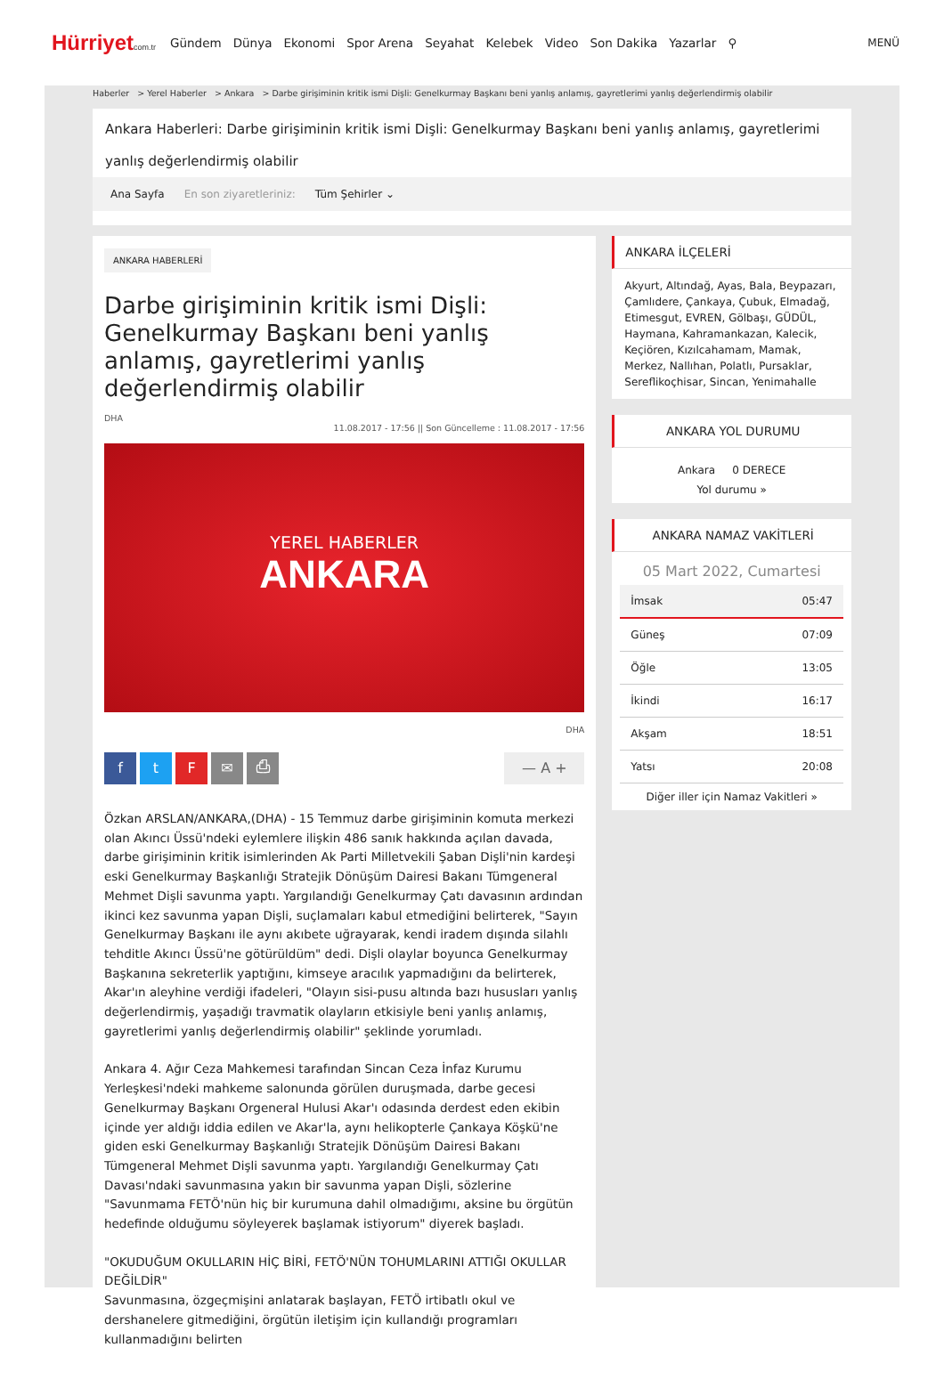Hürriyetcom.tr Gündem Dünya Ekonomi Spor Arena Seyahat Kelebek Video Son Dakika Yazarlar ⚲ MENÜ
Haberler > Yerel Haberler > Ankara > Darbe girişiminin kritik ismi Dişli: Genelkurmay Başkanı beni yanlış anlamış, gayretlerimi yanlış değerlendirmiş olabilir
Ankara Haberleri: Darbe girişiminin kritik ismi Dişli: Genelkurmay Başkanı beni yanlış anlamış, gayretlerimi yanlış değerlendirmiş olabilir
Ana Sayfa En son ziyaretleriniz: Tüm Şehirler ⌄
ANKARA HABERLERİ
Darbe girişiminin kritik ismi Dişli: Genelkurmay Başkanı beni yanlış anlamış, gayretlerimi yanlış değerlendirmiş olabilir
DHA
11.08.2017 - 17:56 || Son Güncelleme : 11.08.2017 - 17:56
YEREL HABERLER
ANKARA
DHA
ftF ✉ ⎙ — A +
Özkan ARSLAN/ANKARA,(DHA) - 15 Temmuz darbe girişiminin komuta merkezi olan Akıncı Üssü'ndeki eylemlere ilişkin 486 sanık hakkında açılan davada, darbe girişiminin kritik isimlerinden Ak Parti Milletvekili Şaban Dişli'nin kardeşi eski Genelkurmay Başkanlığı Stratejik Dönüşüm Dairesi Bakanı Tümgeneral Mehmet Dişli savunma yaptı. Yargılandığı Genelkurmay Çatı davasının ardından ikinci kez savunma yapan Dişli, suçlamaları kabul etmediğini belirterek, "Sayın Genelkurmay Başkanı ile aynı akıbete uğrayarak, kendi iradem dışında silahlı tehditle Akıncı Üssü'ne götürüldüm" dedi. Dişli olaylar boyunca Genelkurmay Başkanına sekreterlik yaptığını, kimseye aracılık yapmadığını da belirterek, Akar'ın aleyhine verdiği ifadeleri, "Olayın sisi-pusu altında bazı hususları yanlış değerlendirmiş, yaşadığı travmatik olayların etkisiyle beni yanlış anlamış, gayretlerimi yanlış değerlendirmiş olabilir" şeklinde yorumladı.
Ankara 4. Ağır Ceza Mahkemesi tarafından Sincan Ceza İnfaz Kurumu Yerleşkesi'ndeki mahkeme salonunda görülen duruşmada, darbe gecesi Genelkurmay Başkanı Orgeneral Hulusi Akar'ı odasında derdest eden ekibin içinde yer aldığı iddia edilen ve Akar'la, aynı helikopterle Çankaya Köşkü'ne giden eski Genelkurmay Başkanlığı Stratejik Dönüşüm Dairesi Bakanı Tümgeneral Mehmet Dişli savunma yaptı. Yargılandığı Genelkurmay Çatı Davası'ndaki savunmasına yakın bir savunma yapan Dişli, sözlerine "Savunmama FETÖ'nün hiç bir kurumuna dahil olmadığımı, aksine bu örgütün hedefinde olduğumu söyleyerek başlamak istiyorum" diyerek başladı.
"OKUDUĞUM OKULLARIN HİÇ BİRİ, FETÖ'NÜN TOHUMLARINI ATTIĞI OKULLAR DEĞİLDİR"
Savunmasına, özgeçmişini anlatarak başlayan, FETÖ irtibatlı okul ve dershanelere gitmediğini, örgütün iletişim için kullandığı programları kullanmadığını belirten
ANKARA İLÇELERİ
Akyurt, Altındağ, Ayas, Bala, Beypazarı, Çamlıdere, Çankaya, Çubuk, Elmadağ, Etimesgut, EVREN, Gölbaşı, GÜDÜL, Haymana, Kahramankazan, Kalecik, Keçiören, Kızılcahamam, Mamak, Merkez, Nallıhan, Polatlı, Pursaklar, Sereflikoçhisar, Sincan, Yenimahalle
ANKARA YOL DURUMU
Ankara 0 DERECE
Yol durumu »
ANKARA NAMAZ VAKİTLERİ
05 Mart 2022, Cumartesi
İmsak 05:47
Güneş 07:09
Öğle 13:05
İkindi 16:17
Akşam 18:51
Yatsı 20:08
Diğer iller için Namaz Vakitleri »